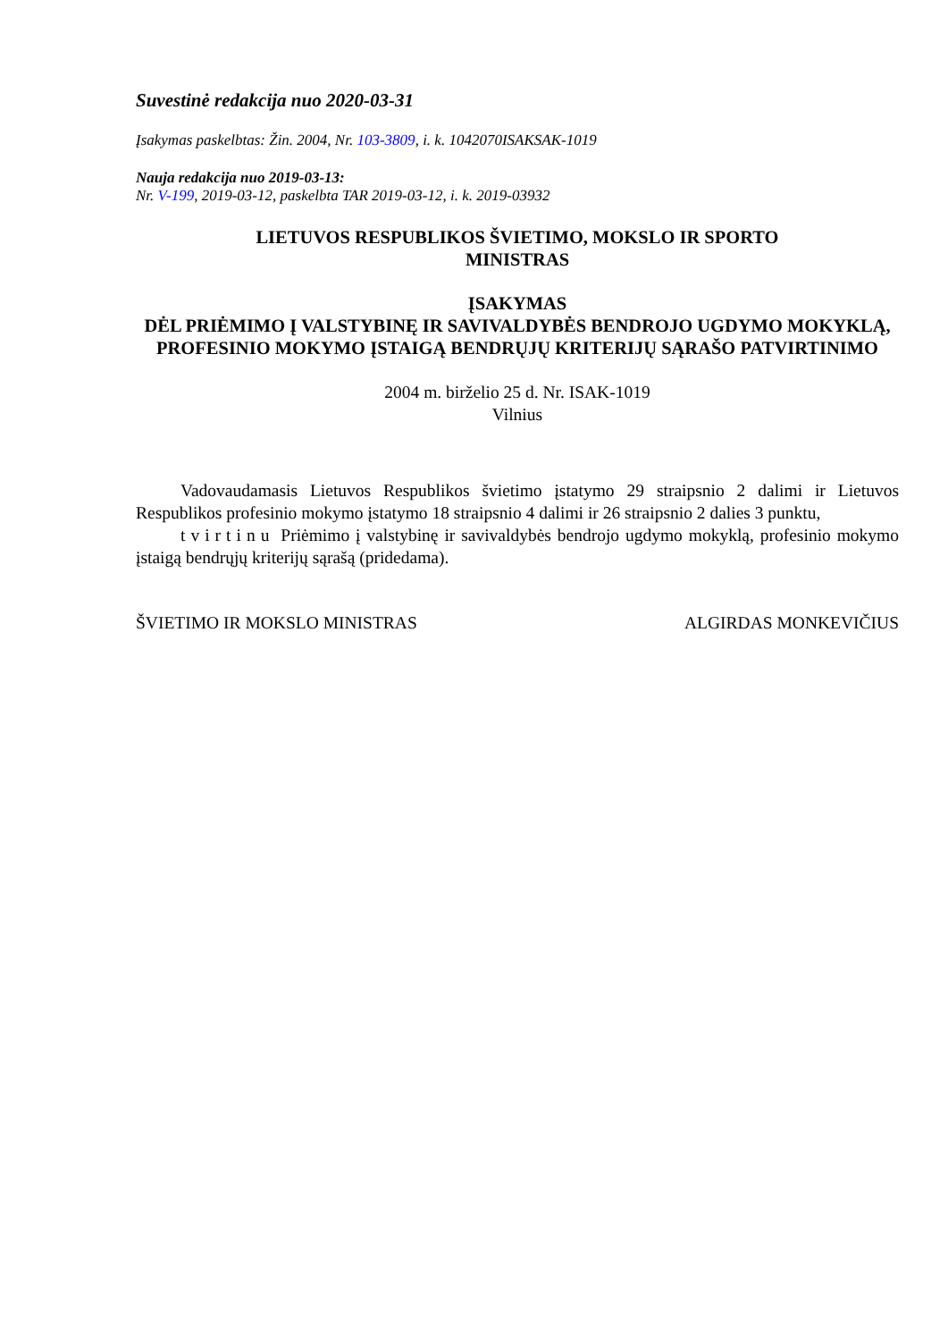Suvestinė redakcija nuo 2020-03-31
Įsakymas paskelbtas: Žin. 2004, Nr. 103-3809, i. k. 1042070ISAKSAK-1019
Nauja redakcija nuo 2019-03-13:
Nr. V-199, 2019-03-12, paskelbta TAR 2019-03-12, i. k. 2019-03932
LIETUVOS RESPUBLIKOS ŠVIETIMO, MOKSLO IR SPORTO
MINISTRAS
ĮSAKYMAS
DĖL PRIĖMIMO Į VALSTYBINĘ IR SAVIVALDYBĖS BENDROJO UGDYMO MOKYKLĄ, PROFESINIO MOKYMO ĮSTAIGĄ BENDRŲJŲ KRITERIJŲ SĄRAŠO PATVIRTINIMO
2004 m. birželio 25 d. Nr. ISAK-1019
Vilnius
Vadovaudamasis Lietuvos Respublikos švietimo įstatymo 29 straipsnio 2 dalimi ir Lietuvos Respublikos profesinio mokymo įstatymo 18 straipsnio 4 dalimi ir 26 straipsnio 2 dalies 3 punktu,
tvirtinu Priėmimo į valstybinę ir savivaldybės bendrojo ugdymo mokyklą, profesinio mokymo įstaigą bendrųjų kriterijų sąrašą (pridedama).
ŠVIETIMO IR MOKSLO MINISTRAS ALGIRDAS MONKEVIČIUS